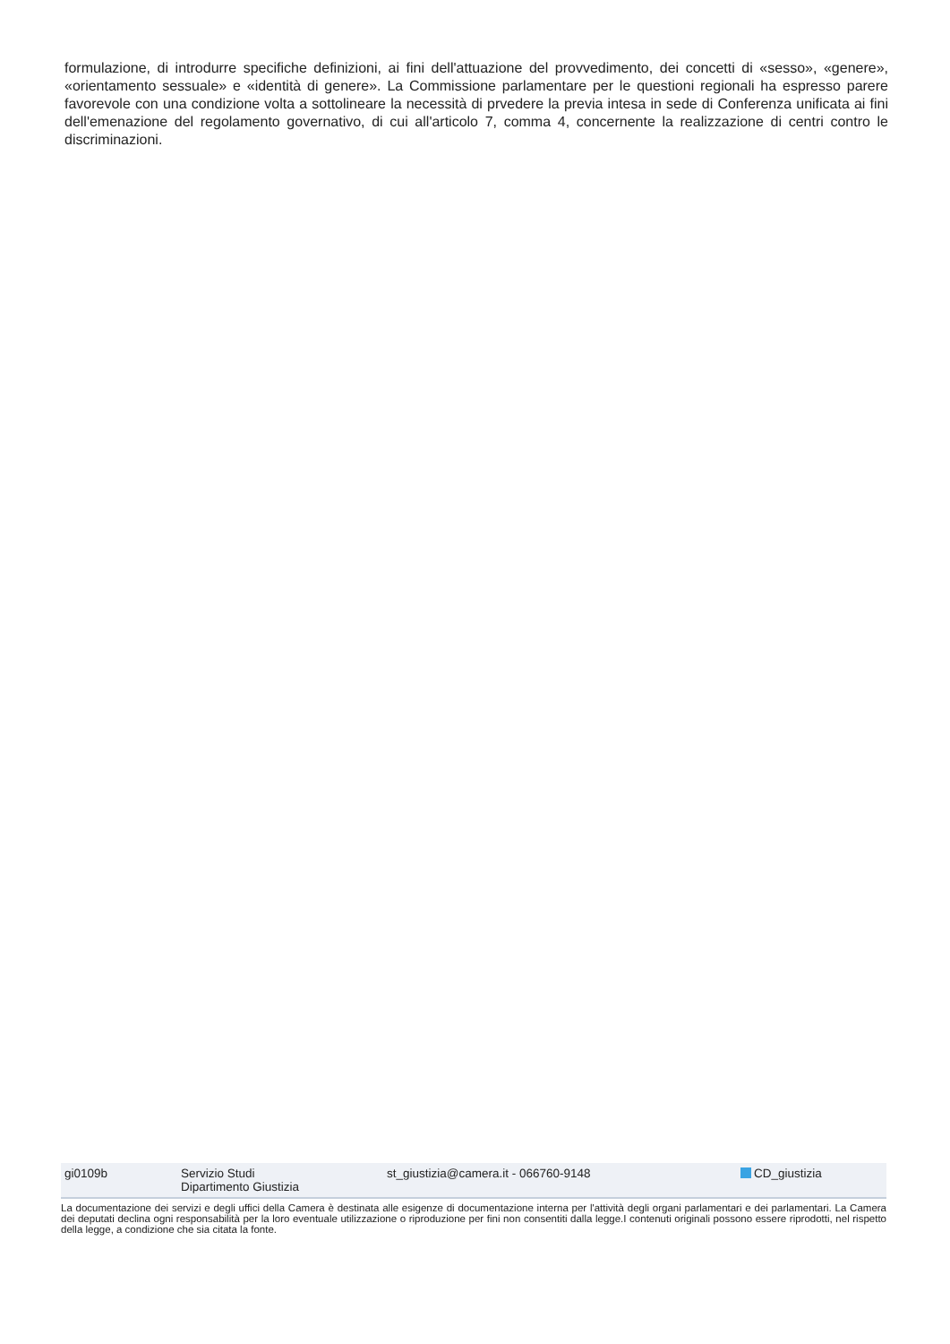formulazione, di introdurre specifiche definizioni, ai fini dell'attuazione del provvedimento, dei concetti di «sesso», «genere», «orientamento sessuale» e «identità di genere». La Commissione parlamentare per le questioni regionali ha espresso parere favorevole con una condizione volta a sottolineare la necessità di prvedere la previa intesa in sede di Conferenza unificata ai fini dell'emenazione del regolamento governativo, di cui all'articolo 7, comma 4, concernente la realizzazione di centri contro le discriminazioni.
gi0109b Servizio Studi
Dipartimento Giustizia
st_giustizia@camera.it - 066760-9148 CD_giustizia
La documentazione dei servizi e degli uffici della Camera è destinata alle esigenze di documentazione interna per l'attività degli organi parlamentari e dei parlamentari. La Camera dei deputati declina ogni responsabilità per la loro eventuale utilizzazione o riproduzione per fini non consentiti dalla legge.I contenuti originali possono essere riprodotti, nel rispetto della legge, a condizione che sia citata la fonte.